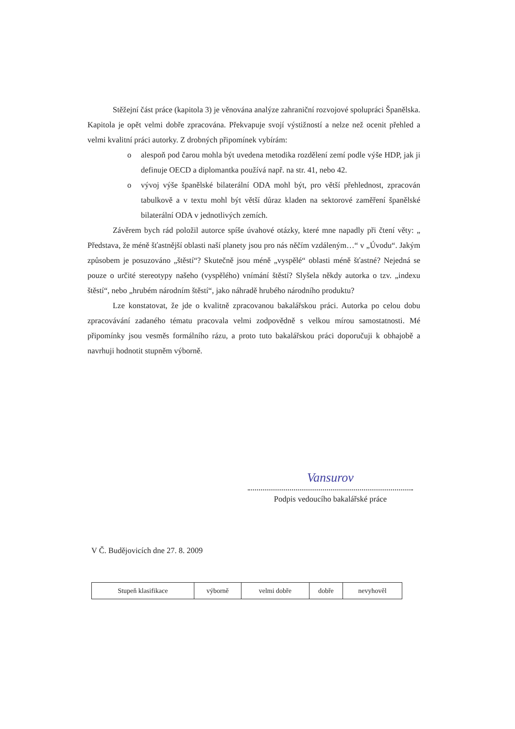Stěžejní část práce (kapitola 3) je věnována analýze zahraniční rozvojové spolupráci Španělska. Kapitola je opět velmi dobře zpracována. Překvapuje svojí výstižností a nelze než ocenit přehled a velmi kvalitní práci autorky. Z drobných připomínek vybírám:
o alespoň pod čarou mohla být uvedena metodika rozdělení zemí podle výše HDP, jak ji definuje OECD a diplomantka používá např. na str. 41, nebo 42.
o vývoj výše španělské bilaterální ODA mohl být, pro větší přehlednost, zpracován tabulkově a v textu mohl být větší důraz kladen na sektorové zaměření španělské bilaterální ODA v jednotlivých zemích.
Závěrem bych rád položil autorce spíše úvahové otázky, které mne napadly při čtení věty: „ Představa, že méně šťastnější oblasti naší planety jsou pro nás něčím vzdáleným…“ v „Úvodu“. Jakým způsobem je posuzováno „štěstí“? Skutečně jsou méně „vyspělé“ oblasti méně šťastné? Nejedná se pouze o určité stereotypy našeho (vyspělého) vnímání štěstí? Slyšela někdy autorka o tzv. „indexu štěstí“, nebo „hrubém národním štěstí“, jako náhradě hrubého národního produktu?
Lze konstatovat, že jde o kvalitně zpracovanou bakalářskou práci. Autorka po celou dobu zpracovávání zadaného tématu pracovala velmi zodpovědně s velkou mírou samostatnosti. Mé připomínky jsou vesměs formálního rázu, a proto tuto bakalářskou práci doporučuji k obhajobě a navrhuji hodnotit stupněm výborně.
Vansurov
Podpis vedoucího bakalářské práce
V Č. Budějovicích dne 27. 8. 2009
| Stupeň klasifikace | výborně | velmi dobře | dobře | nevyhověl |